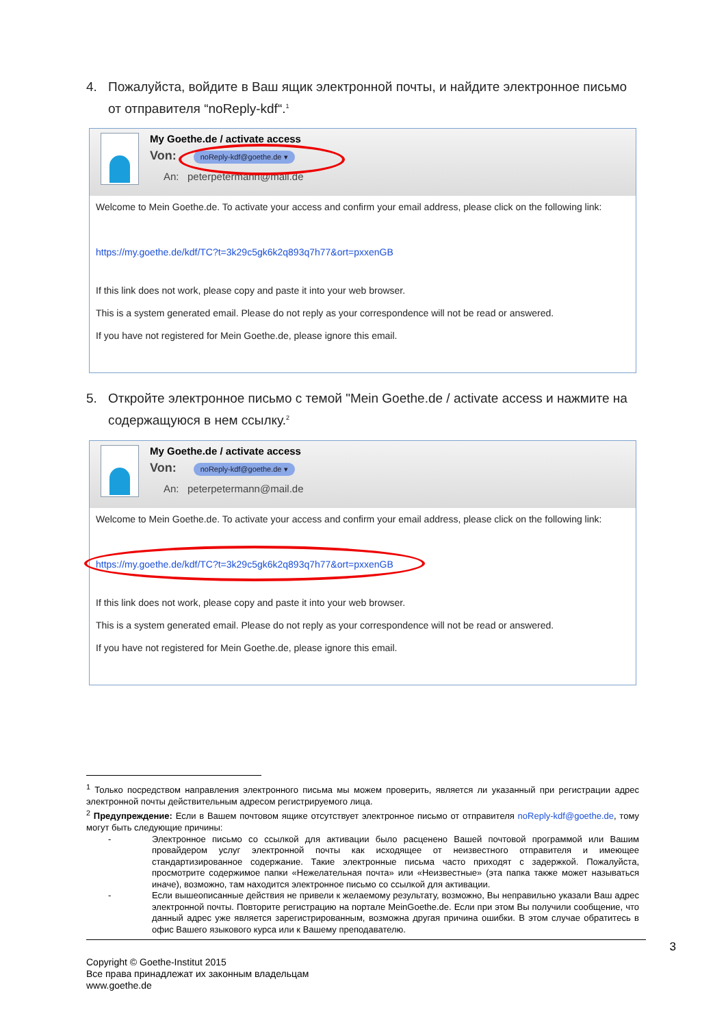4. Пожалуйста, войдите в Ваш ящик электронной почты, и найдите электронное письмо от отправителя “noReply-kdf“.<sup>1</sup>
My Goethe.de / activate access
Von: noReply-kdf@goethe.de ▾
An: peterpetermann@mail.de
Welcome to Mein Goethe.de. To activate your access and confirm your email address, please click on the following link:
https://my.goethe.de/kdf/TC?t=3k29c5gk6k2q893q7h77&ort=pxxenGB
If this link does not work, please copy and paste it into your web browser.
This is a system generated email. Please do not reply as your correspondence will not be read or answered.
If you have not registered for Mein Goethe.de, please ignore this email.
5. Откройте электронное письмо с темой "Mein Goethe.de / activate access и нажмите на содержащуюся в нем ссылку.<sup>2</sup>
My Goethe.de / activate access
Von: noReply-kdf@goethe.de ▾
An: peterpetermann@mail.de
Welcome to Mein Goethe.de. To activate your access and confirm your email address, please click on the following link:
https://my.goethe.de/kdf/TC?t=3k29c5gk6k2q893q7h77&ort=pxxenGB
If this link does not work, please copy and paste it into your web browser.
This is a system generated email. Please do not reply as your correspondence will not be read or answered.
If you have not registered for Mein Goethe.de, please ignore this email.
<sup>1</sup> Только посредством направления электронного письма мы можем проверить, является ли указанный при регистрации адрес электронной почты действительным адресом регистрируемого лица.
<sup>2</sup> Предупреждение: Если в Вашем почтовом ящике отсутствует электронное письмо от отправителя noReply-kdf@goethe.de, тому могут быть следующие причины:
- Электронное письмо со ссылкой для активации было расценено Вашей почтовой программой или Вашим провайдером услуг электронной почты как исходящее от неизвестного отправителя и имеющее стандартизированное содержание. Такие электронные письма часто приходят с задержкой. Пожалуйста, просмотрите содержимое папки «Нежелательная почта» или «Неизвестные» (эта папка также может называться иначе), возможно, там находится электронное письмо со ссылкой для активации.
- Если вышеописанные действия не привели к желаемому результату, возможно, Вы неправильно указали Ваш адрес электронной почты. Повторите регистрацию на портале MeinGoethe.de. Если при этом Вы получили сообщение, что данный адрес уже является зарегистрированным, возможна другая причина ошибки. В этом случае обратитесь в офис Вашего языкового курса или к Вашему преподавателю.
3
Copyright © Goethe-Institut 2015
Все права принадлежат их законным владельцам
www.goethe.de